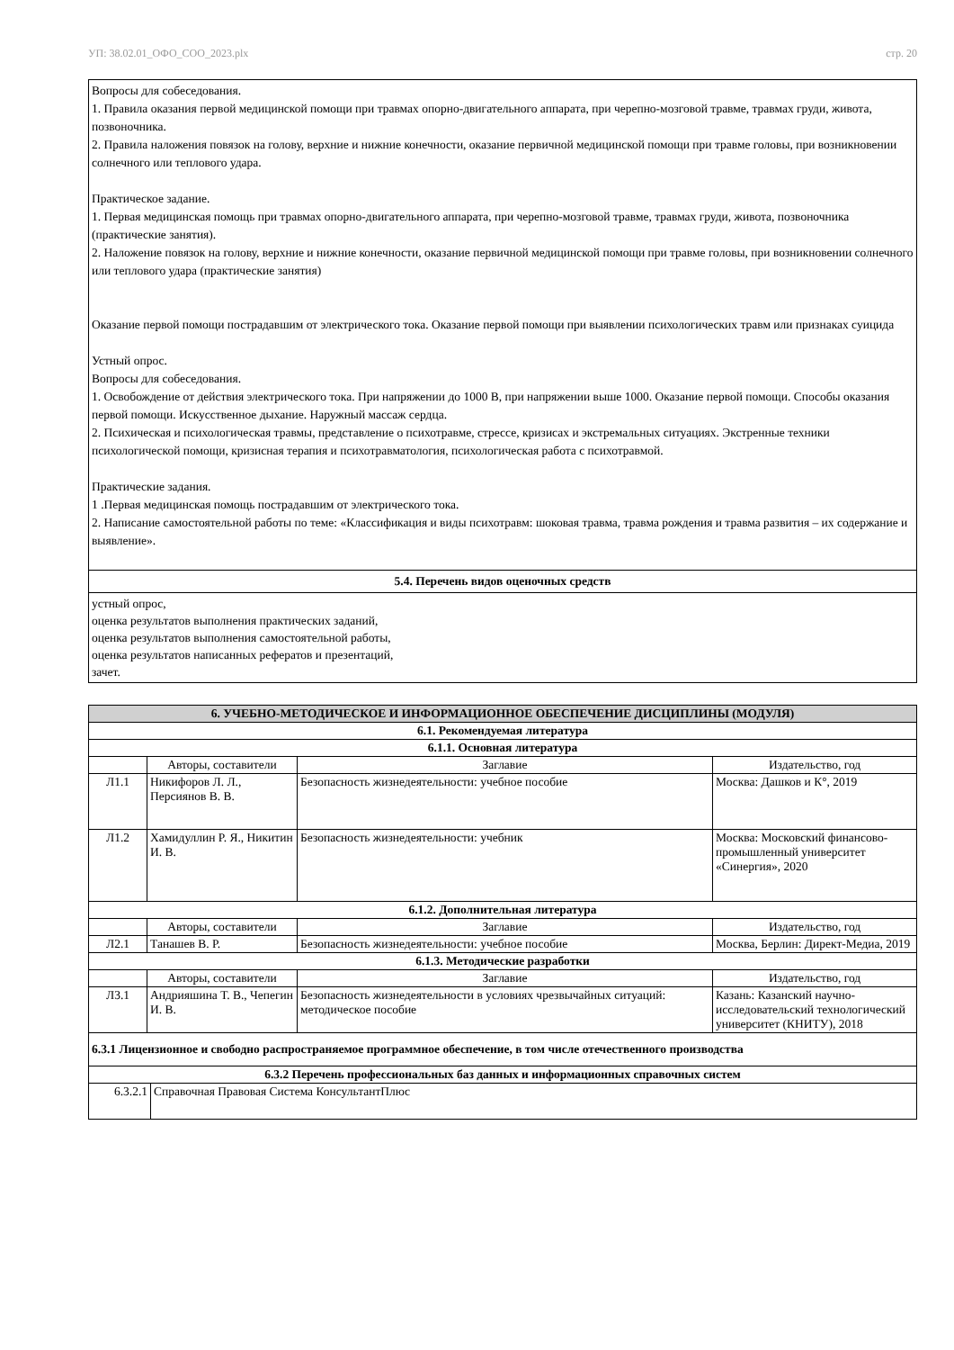УП: 38.02.01_ОФО_СОО_2023.plx стр. 20
Вопросы для собеседования.
1. Правила оказания первой медицинской помощи при травмах опорно-двигательного аппарата, при черепно-мозговой травме, травмах груди, живота, позвоночника.
2. Правила наложения повязок на голову, верхние и нижние конечности, оказание первичной медицинской помощи при травме головы, при возникновении солнечного или теплового удара.
Практическое задание.
1. Первая медицинская помощь при травмах опорно-двигательного аппарата, при черепно-мозговой травме, травмах груди, живота, позвоночника (практические занятия).
2. Наложение повязок на голову, верхние и нижние конечности, оказание первичной медицинской помощи при травме головы, при возникновении солнечного или теплового удара (практические занятия)
Оказание первой помощи пострадавшим от электрического тока. Оказание первой помощи при выявлении психологических травм или признаках суицида
Устный опрос.
Вопросы для собеседования.
1. Освобождение от действия электрического тока. При напряжении до 1000 В, при напряжении выше 1000. Оказание первой помощи. Способы оказания первой помощи. Искусственное дыхание. Наружный массаж сердца.
2. Психическая и психологическая травмы, представление о психотравме, стрессе, кризисах и экстремальных ситуациях. Экстренные техники психологической помощи, кризисная терапия и психотравматология, психологическая работа с психотравмой.
Практические задания.
1 .Первая медицинская помощь пострадавшим от электрического тока.
2. Написание самостоятельной работы по теме: «Классификация и виды психотравм: шоковая травма, травма рождения и травма развития – их содержание и выявление».
5.4. Перечень видов оценочных средств
устный опрос,
оценка результатов выполнения практических заданий,
оценка результатов выполнения самостоятельной работы,
оценка результатов написанных рефератов и презентаций,
зачет.
| 6. УЧЕБНО-МЕТОДИЧЕСКОЕ И ИНФОРМАЦИОННОЕ ОБЕСПЕЧЕНИЕ ДИСЦИПЛИНЫ (МОДУЛЯ) | | | |
| 6.1. Рекомендуемая литература | | | |
| 6.1.1. Основная литература | | | |
| | Авторы, составители | Заглавие | Издательство, год |
| Л1.1 | Никифоров Л. Л., Персиянов В. В. | Безопасность жизнедеятельности: учебное пособие | Москва: Дашков и К°, 2019 |
| Л1.2 | Хамидуллин Р. Я., Никитин И. В. | Безопасность жизнедеятельности: учебник | Москва: Московский финансово-промышленный университет «Синергия», 2020 |
| 6.1.2. Дополнительная литература | | | |
| | Авторы, составители | Заглавие | Издательство, год |
| Л2.1 | Танашев В. Р. | Безопасность жизнедеятельности: учебное пособие | Москва, Берлин: Директ-Медиа, 2019 |
| 6.1.3. Методические разработки | | | |
| | Авторы, составители | Заглавие | Издательство, год |
| Л3.1 | Андрияшина Т. В., Чепегин И. В. | Безопасность жизнедеятельности в условиях чрезвычайных ситуаций: методическое пособие | Казань: Казанский научно-исследовательский технологический университет (КНИТУ), 2018 |
| 6.3.1 Лицензионное и свободно распространяемое программное обеспечение, в том числе отечественного производства | | | |
| 6.3.2 Перечень профессиональных баз данных и информационных справочных систем | |
| 6.3.2.1 | Справочная Правовая Система КонсультантПлюс |